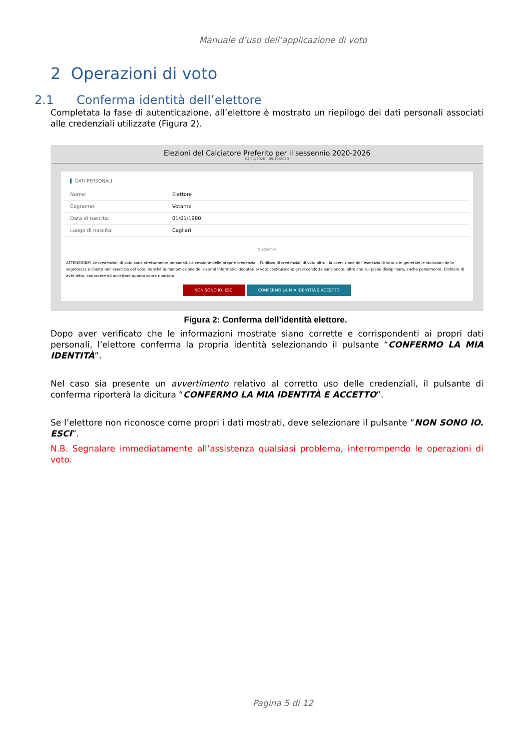Manuale d’uso dell’applicazione di voto
2 Operazioni di voto
2.1 Conferma identità dell’elettore
Completata la fase di autenticazione, all’elettore è mostrato un riepilogo dei dati personali associati alle credenziali utilizzate (Figura 2).
Elezioni del Calciatore Preferito per il sessennio 2020-2026
04/11/2020 - 09/11/2020
DATI PERSONALI
| Nome: | Elettore |
| Cognome: | Votante |
| Data di nascita: | 01/01/1980 |
| Luogo di nascita: | Cagliari |
Disclaimer
ATTENZIONE! Le credenziali di voto sono strettamente personali. La cessione delle proprie credenziali, l’utilizzo di credenziali di voto altrui, la coercizione dell’esercizio di voto o in generale le violazioni della segretezza e libertà nell’esercizio del voto, nonché la manomissione dei sistemi informatici deputati al voto costituiscono gravi condotte sanzionate, oltre che sul piano disciplinare, anche penalmente. Dichiaro di aver letto, conoscere ed accettare quanto sopra riportato.
NON SONO IO. ESCI CONFERMO LA MIA IDENTITÀ E ACCETTO
Figura 2: Conferma dell’identità elettore.
Dopo aver verificato che le informazioni mostrate siano corrette e corrispondenti ai propri dati personali, l’elettore conferma la propria identità selezionando il pulsante “CONFERMO LA MIA IDENTITÀ”.
Nel caso sia presente un avvertimento relativo al corretto uso delle credenziali, il pulsante di conferma riporterà la dicitura “CONFERMO LA MIA IDENTITÀ E ACCETTO”.
Se l’elettore non riconosce come propri i dati mostrati, deve selezionare il pulsante “NON SONO IO. ESCI”.
N.B. Segnalare immediatamente all’assistenza qualsiasi problema, interrompendo le operazioni di voto.
Pagina 5 di 12